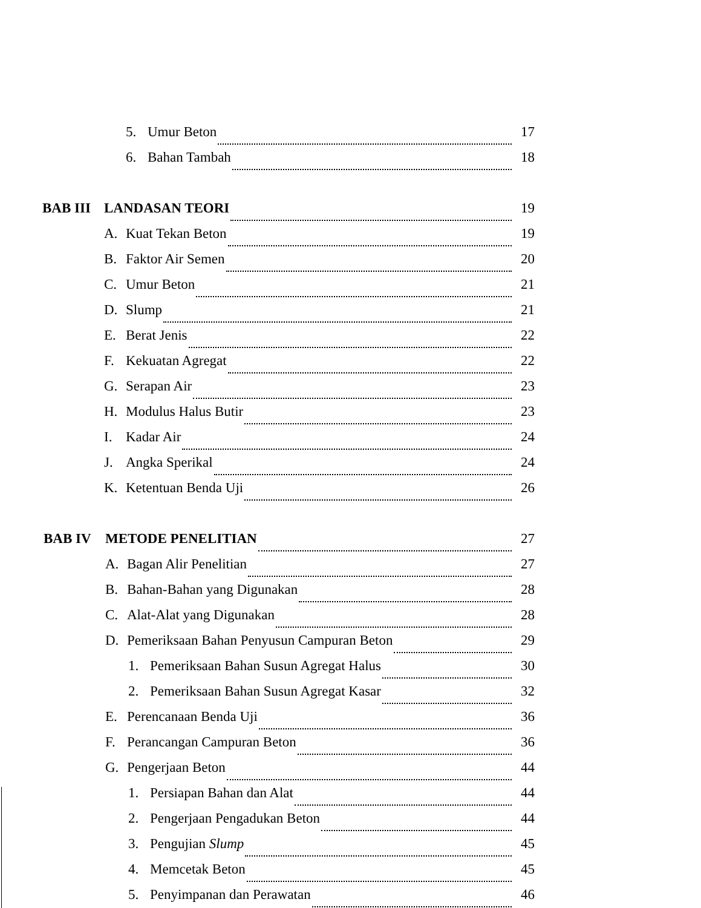5. Umur Beton 17
6. Bahan Tambah 18
BAB III LANDASAN TEORI 19
A. Kuat Tekan Beton 19
B. Faktor Air Semen 20
C. Umur Beton 21
D. Slump 21
E. Berat Jenis 22
F. Kekuatan Agregat 22
G. Serapan Air 23
H. Modulus Halus Butir 23
I. Kadar Air 24
J. Angka Sperikal 24
K. Ketentuan Benda Uji 26
BAB IV METODE PENELITIAN 27
A. Bagan Alir Penelitian 27
B. Bahan-Bahan yang Digunakan 28
C. Alat-Alat yang Digunakan 28
D. Pemeriksaan Bahan Penyusun Campuran Beton 29
1. Pemeriksaan Bahan Susun Agregat Halus 30
2. Pemeriksaan Bahan Susun Agregat Kasar 32
E. Perencanaan Benda Uji 36
F. Perancangan Campuran Beton 36
G. Pengerjaan Beton 44
1. Persiapan Bahan dan Alat 44
2. Pengerjaan Pengadukan Beton 44
3. Pengujian Slump 45
4. Memcetak Beton 45
5. Penyimpanan dan Perawatan 46